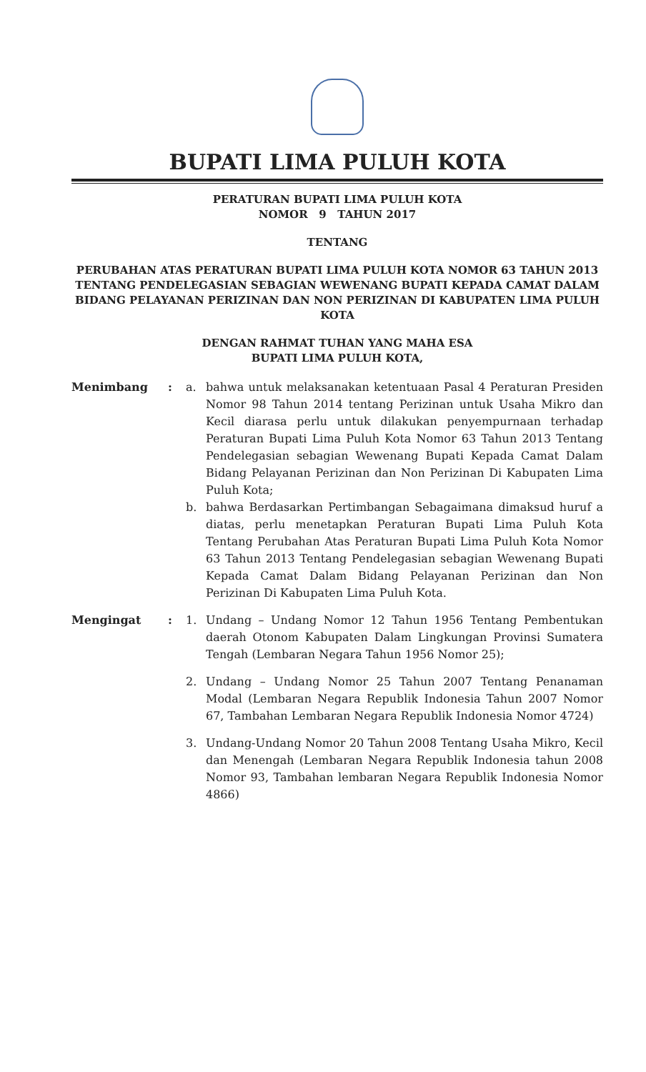BUPATI LIMA PULUH KOTA
PERATURAN BUPATI LIMA PULUH KOTA
NOMOR 9 TAHUN 2017
TENTANG
PERUBAHAN ATAS PERATURAN BUPATI LIMA PULUH KOTA NOMOR 63 TAHUN 2013 TENTANG PENDELEGASIAN SEBAGIAN WEWENANG BUPATI KEPADA CAMAT DALAM BIDANG PELAYANAN PERIZINAN DAN NON PERIZINAN DI KABUPATEN LIMA PULUH KOTA
DENGAN RAHMAT TUHAN YANG MAHA ESA
BUPATI LIMA PULUH KOTA,
Menimbang : a. bahwa untuk melaksanakan ketentuaan Pasal 4 Peraturan Presiden Nomor 98 Tahun 2014 tentang Perizinan untuk Usaha Mikro dan Kecil diarasa perlu untuk dilakukan penyempurnaan terhadap Peraturan Bupati Lima Puluh Kota Nomor 63 Tahun 2013 Tentang Pendelegasian sebagian Wewenang Bupati Kepada Camat Dalam Bidang Pelayanan Perizinan dan Non Perizinan Di Kabupaten Lima Puluh Kota;
b. bahwa Berdasarkan Pertimbangan Sebagaimana dimaksud huruf a diatas, perlu menetapkan Peraturan Bupati Lima Puluh Kota Tentang Perubahan Atas Peraturan Bupati Lima Puluh Kota Nomor 63 Tahun 2013 Tentang Pendelegasian sebagian Wewenang Bupati Kepada Camat Dalam Bidang Pelayanan Perizinan dan Non Perizinan Di Kabupaten Lima Puluh Kota.
Mengingat : 1. Undang – Undang Nomor 12 Tahun 1956 Tentang Pembentukan daerah Otonom Kabupaten Dalam Lingkungan Provinsi Sumatera Tengah (Lembaran Negara Tahun 1956 Nomor 25);
2. Undang – Undang Nomor 25 Tahun 2007 Tentang Penanaman Modal (Lembaran Negara Republik Indonesia Tahun 2007 Nomor 67, Tambahan Lembaran Negara Republik Indonesia Nomor 4724)
3. Undang-Undang Nomor 20 Tahun 2008 Tentang Usaha Mikro, Kecil dan Menengah (Lembaran Negara Republik Indonesia tahun 2008 Nomor 93, Tambahan lembaran Negara Republik Indonesia Nomor 4866)